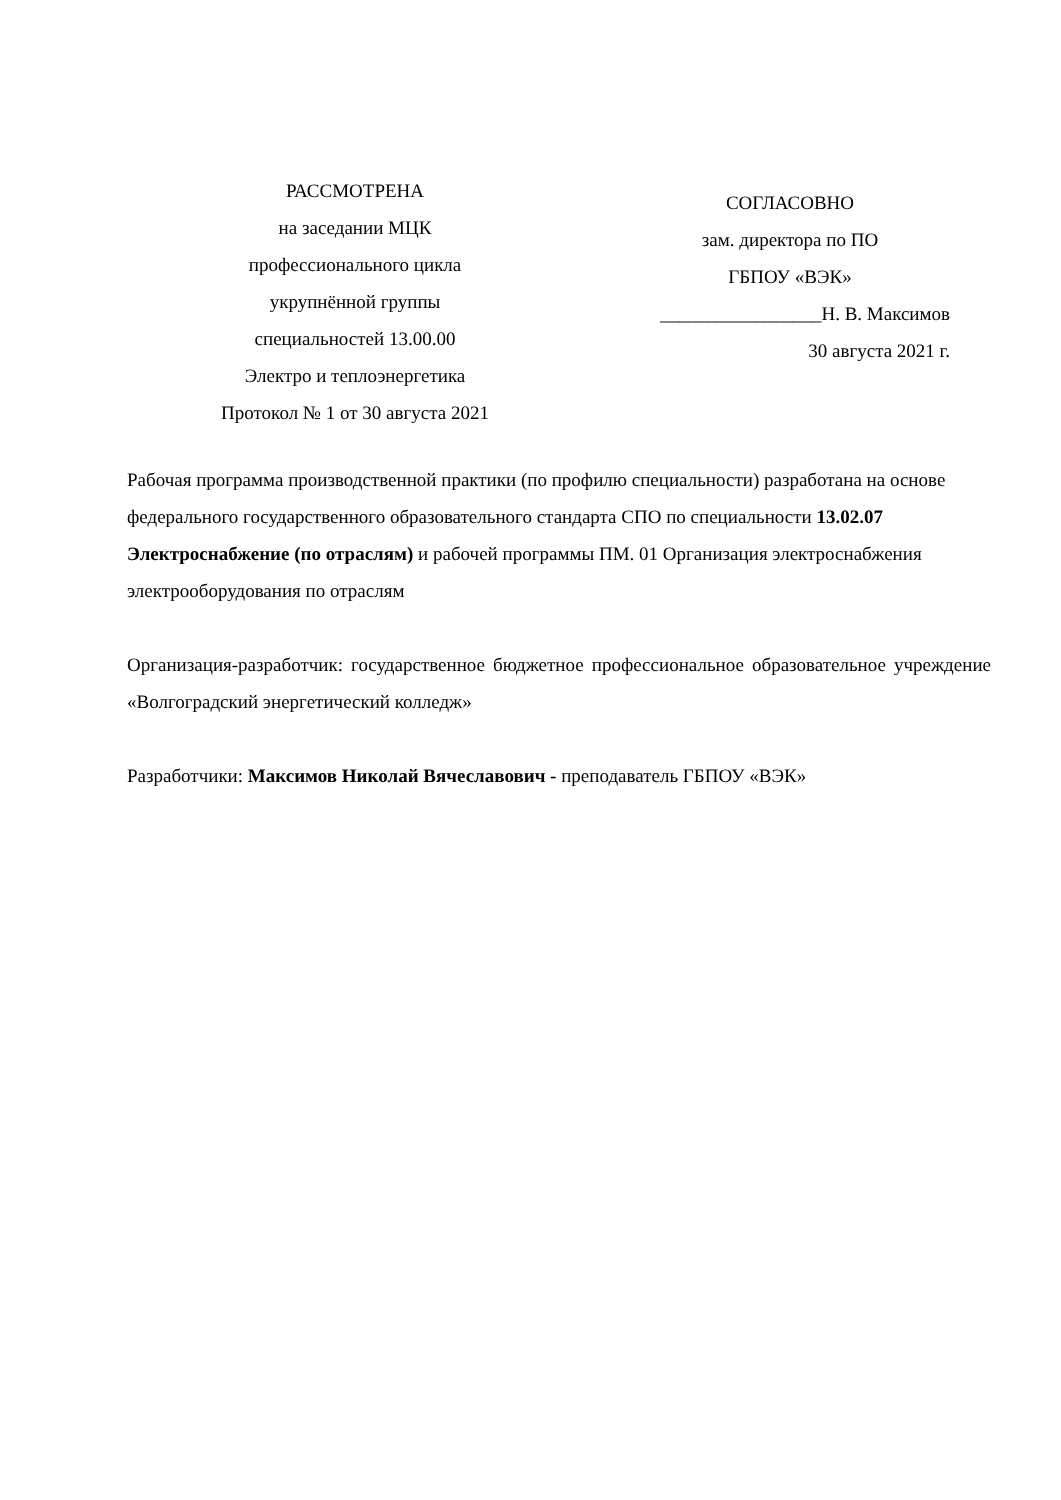РАССМОТРЕНА
на заседании МЦК
профессионального цикла
укрупнённой группы
специальностей 13.00.00
Электро и теплоэнергетика
Протокол № 1 от 30 августа 2021
СОГЛАСОВНО
зам. директора по ПО
ГБПОУ «ВЭК»
_________________Н. В. Максимов
30 августа 2021 г.
Рабочая программа производственной практики (по профилю специальности) разработана на основе федерального государственного образовательного стандарта СПО по специальности 13.02.07 Электроснабжение (по отраслям) и рабочей программы ПМ. 01 Организация электроснабжения электрооборудования по отраслям
Организация-разработчик: государственное бюджетное профессиональное образовательное учреждение «Волгоградский энергетический колледж»
Разработчики: Максимов Николай Вячеславович - преподаватель ГБПОУ «ВЭК»